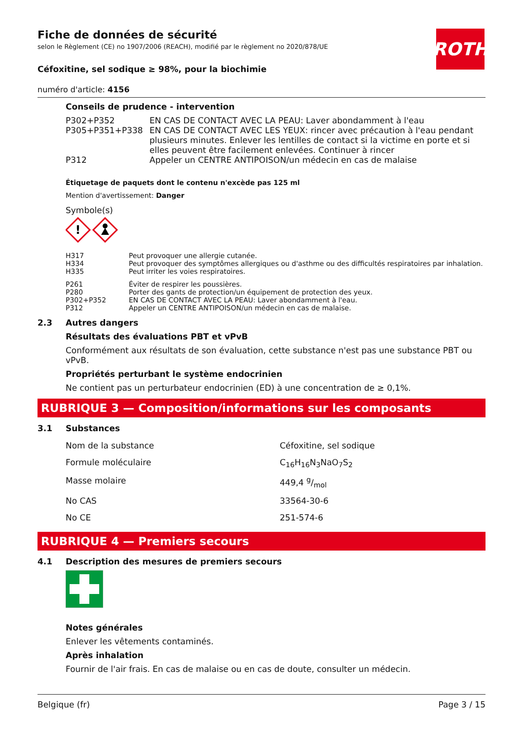ROTH
Fiche de données de sécurité
selon le Règlement (CE) no 1907/2006 (REACH), modifié par le règlement no 2020/878/UE
Céfoxitine, sel sodique ≥ 98%, pour la biochimie
numéro d'article: 4156
Conseils de prudence - intervention
| P302+P352 | EN CAS DE CONTACT AVEC LA PEAU: Laver abondamment à l'eau |
| P305+P351+P338 | EN CAS DE CONTACT AVEC LES YEUX: rincer avec précaution à l'eau pendant plusieurs minutes. Enlever les lentilles de contact si la victime en porte et si elles peuvent être facilement enlevées. Continuer à rincer |
| P312 | Appeler un CENTRE ANTIPOISON/un médecin en cas de malaise |
Étiquetage de paquets dont le contenu n'excède pas 125 ml
Mention d'avertissement: Danger
Symbole(s)
!
| H317 | Peut provoquer une allergie cutanée. |
| H334 | Peut provoquer des symptômes allergiques ou d'asthme ou des difficultés respiratoires par inhalation. |
| H335 | Peut irriter les voies respiratoires. |
| P261 | Éviter de respirer les poussières. |
| P280 | Porter des gants de protection/un équipement de protection des yeux. |
| P302+P352 | EN CAS DE CONTACT AVEC LA PEAU: Laver abondamment à l'eau. |
| P312 | Appeler un CENTRE ANTIPOISON/un médecin en cas de malaise. |
2.3 Autres dangers
Résultats des évaluations PBT et vPvB
Conformément aux résultats de son évaluation, cette substance n'est pas une substance PBT ou vPvB.
Propriétés perturbant le système endocrinien
Ne contient pas un perturbateur endocrinien (ED) à une concentration de ≥ 0,1%.
RUBRIQUE 3 — Composition/informations sur les composants
3.1 Substances
| Nom de la substance | Céfoxitine, sel sodique |
| Formule moléculaire | C<sub>16</sub>H<sub>16</sub>N<sub>3</sub>NaO<sub>7</sub>S<sub>2</sub> |
| Masse molaire | 449,4 g/mol |
| No CAS | 33564-30-6 |
| No CE | 251-574-6 |
RUBRIQUE 4 — Premiers secours
4.1 Description des mesures de premiers secours
Notes générales
Enlever les vêtements contaminés.
Après inhalation
Fournir de l'air frais. En cas de malaise ou en cas de doute, consulter un médecin.
Belgique (fr) Page 3 / 15